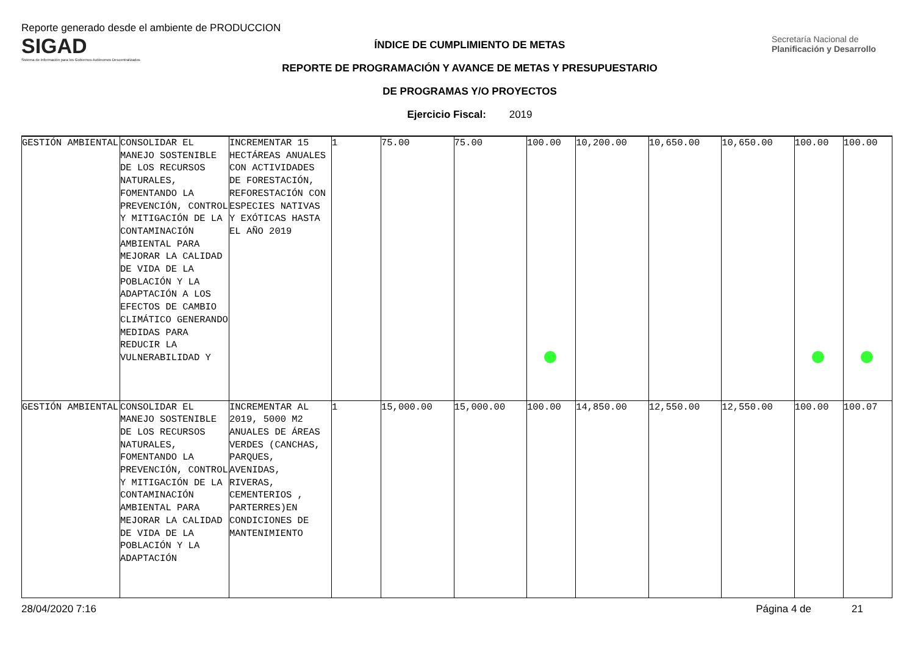Reporte generado desde el ambiente de PRODUCCION
SIGAD
Sistema de Información para los Gobiernos Autónomos Descentralizados
ÍNDICE DE CUMPLIMIENTO DE METAS
REPORTE DE PROGRAMACIÓN Y AVANCE DE METAS Y PRESUPUESTARIO
DE PROGRAMAS Y/O PROYECTOS
Ejercicio Fiscal: 2019
Secretaría Nacional de Planificación y Desarrollo
| GESTIÓN AMBIENTAL | CONSOLIDAR EL MANEJO SOSTENIBLE DE LOS RECURSOS NATURALES, FOMENTANDO LA PREVENCIÓN, CONTROL Y MITIGACIÓN DE LA CONTAMINACIÓN AMBIENTAL PARA MEJORAR LA CALIDAD DE VIDA DE LA POBLACIÓN Y LA ADAPTACIÓN A LOS EFECTOS DE CAMBIO CLIMÁTICO GENERANDO MEDIDAS PARA REDUCIR LA VULNERABILIDAD Y | INCREMENTAR 15 HECTÁREAS ANUALES CON ACTIVIDADES DE FORESTACIÓN, REFORESTACIÓN CON ESPECIES NATIVAS Y EXÓTICAS HASTA EL AÑO 2019 | 1 | 75.00 | 75.00 | 100.00 | 10,200.00 | 10,650.00 | 10,650.00 | 100.00 | 100.00 |
| GESTIÓN AMBIENTAL | CONSOLIDAR EL MANEJO SOSTENIBLE DE LOS RECURSOS NATURALES, FOMENTANDO LA PREVENCIÓN, CONTROL Y MITIGACIÓN DE LA CONTAMINACIÓN AMBIENTAL PARA MEJORAR LA CALIDAD DE VIDA DE LA POBLACIÓN Y LA ADAPTACIÓN | INCREMENTAR AL 2019, 5000 M2 ANUALES DE ÁREAS VERDES (CANCHAS, PARQUES, AVENIDAS, RIVERAS, CEMENTERIOS , PARTERRES)EN CONDICIONES DE MANTENIMIENTO | 1 | 15,000.00 | 15,000.00 | 100.00 | 14,850.00 | 12,550.00 | 12,550.00 | 100.00 | 100.07 |
28/04/2020 7:16 Página 4 de 21